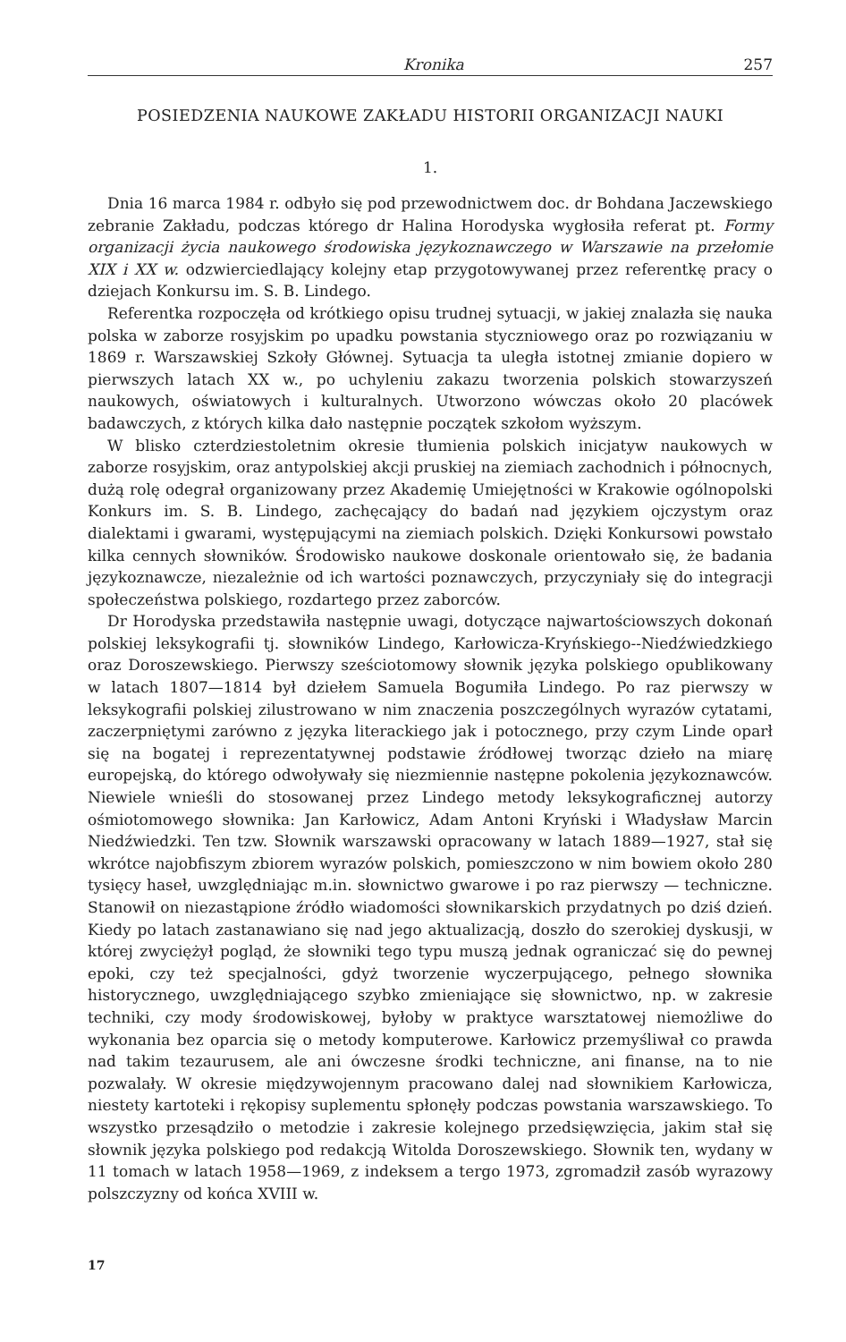Kronika 257
POSIEDZENIA NAUKOWE ZAKŁADU HISTORII ORGANIZACJI NAUKI
1.
Dnia 16 marca 1984 r. odbyło się pod przewodnictwem doc. dr Bohdana Jaczewskiego zebranie Zakładu, podczas którego dr Halina Horodyska wygłosiła referat pt. Formy organizacji życia naukowego środowiska językoznawczego w Warszawie na przełomie XIX i XX w. odzwierciedlający kolejny etap przygotowywanej przez referentkę pracy o dziejach Konkursu im. S. B. Lindego.
Referentka rozpoczęła od krótkiego opisu trudnej sytuacji, w jakiej znalazła się nauka polska w zaborze rosyjskim po upadku powstania styczniowego oraz po rozwiązaniu w 1869 r. Warszawskiej Szkoły Głównej. Sytuacja ta uległa istotnej zmianie dopiero w pierwszych latach XX w., po uchyleniu zakazu tworzenia polskich stowarzyszeń naukowych, oświatowych i kulturalnych. Utworzono wówczas około 20 placówek badawczych, z których kilka dało następnie początek szkołom wyższym.
W blisko czterdziestoletnim okresie tłumienia polskich inicjatyw naukowych w zaborze rosyjskim, oraz antypolskiej akcji pruskiej na ziemiach zachodnich i północnych, dużą rolę odegrał organizowany przez Akademię Umiejętności w Krakowie ogólnopolski Konkurs im. S. B. Lindego, zachęcający do badań nad językiem ojczystym oraz dialektami i gwarami, występującymi na ziemiach polskich. Dzięki Konkursowi powstało kilka cennych słowników. Środowisko naukowe doskonale orientowało się, że badania językoznawcze, niezależnie od ich wartości poznawczych, przyczyniały się do integracji społeczeństwa polskiego, rozdartego przez zaborców.
Dr Horodyska przedstawiła następnie uwagi, dotyczące najwartościowszych dokonań polskiej leksykografii tj. słowników Lindego, Karłowicza-Kryńskiego--Niedźwiedzkiego oraz Doroszewskiego. Pierwszy sześciotomowy słownik języka polskiego opublikowany w latach 1807—1814 był dziełem Samuela Bogumiła Lindego. Po raz pierwszy w leksykografii polskiej zilustrowano w nim znaczenia poszczególnych wyrazów cytatami, zaczerpniętymi zarówno z języka literackiego jak i potocznego, przy czym Linde oparł się na bogatej i reprezentatywnej podstawie źródłowej tworząc dzieło na miarę europejską, do którego odwoływały się niezmiennie następne pokolenia językoznawców. Niewiele wnieśli do stosowanej przez Lindego metody leksykograficznej autorzy ośmiotomowego słownika: Jan Karłowicz, Adam Antoni Kryński i Władysław Marcin Niedźwiedzki. Ten tzw. Słownik warszawski opracowany w latach 1889—1927, stał się wkrótce najobfiszym zbiorem wyrazów polskich, pomieszczono w nim bowiem około 280 tysięcy haseł, uwzględniając m.in. słownictwo gwarowe i po raz pierwszy — techniczne. Stanowił on niezastąpione źródło wiadomości słownikarskich przydatnych po dziś dzień. Kiedy po latach zastanawiano się nad jego aktualizacją, doszło do szerokiej dyskusji, w której zwyciężył pogląd, że słowniki tego typu muszą jednak ograniczać się do pewnej epoki, czy też specjalności, gdyż tworzenie wyczerpującego, pełnego słownika historycznego, uwzględniającego szybko zmieniające się słownictwo, np. w zakresie techniki, czy mody środowiskowej, byłoby w praktyce warsztatowej niemożliwe do wykonania bez oparcia się o metody komputerowe. Karłowicz przemyśliwał co prawda nad takim tezaurusem, ale ani ówczesne środki techniczne, ani finanse, na to nie pozwalały. W okresie międzywojennym pracowano dalej nad słownikiem Karłowicza, niestety kartoteki i rękopisy suplementu spłonęły podczas powstania warszawskiego. To wszystko przesądziło o metodzie i zakresie kolejnego przedsięwzięcia, jakim stał się słownik języka polskiego pod redakcją Witolda Doroszewskiego. Słownik ten, wydany w 11 tomach w latach 1958—1969, z indeksem a tergo 1973, zgromadził zasób wyrazowy polszczyzny od końca XVIII w.
17